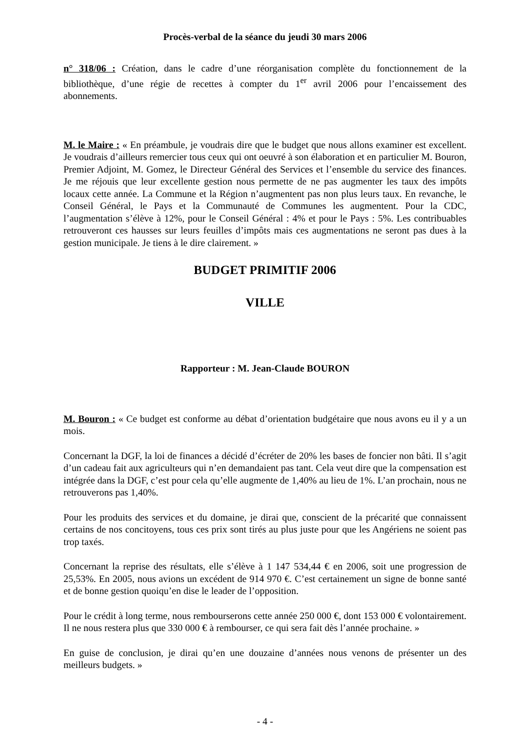Procès-verbal de la séance du jeudi 30 mars 2006
n° 318/06 : Création, dans le cadre d’une réorganisation complète du fonctionnement de la bibliothèque, d’une régie de recettes à compter du 1<sup>er</sup> avril 2006 pour l’encaissement des abonnements.
M. le Maire : « En préambule, je voudrais dire que le budget que nous allons examiner est excellent. Je voudrais d’ailleurs remercier tous ceux qui ont oeuvré à son élaboration et en particulier M. Bouron, Premier Adjoint, M. Gomez, le Directeur Général des Services et l’ensemble du service des finances. Je me réjouis que leur excellente gestion nous permette de ne pas augmenter les taux des impôts locaux cette année. La Commune et la Région n’augmentent pas non plus leurs taux. En revanche, le Conseil Général, le Pays et la Communauté de Communes les augmentent. Pour la CDC, l’augmentation s’élève à 12%, pour le Conseil Général : 4% et pour le Pays : 5%. Les contribuables retrouveront ces hausses sur leurs feuilles d’impôts mais ces augmentations ne seront pas dues à la gestion municipale. Je tiens à le dire clairement. »
BUDGET PRIMITIF 2006
VILLE
Rapporteur : M. Jean-Claude BOURON
M. Bouron : « Ce budget est conforme au débat d’orientation budgétaire que nous avons eu il y a un mois.
Concernant la DGF, la loi de finances a décidé d’écréter de 20% les bases de foncier non bâti. Il s’agit d’un cadeau fait aux agriculteurs qui n’en demandaient pas tant. Cela veut dire que la compensation est intégrée dans la DGF, c’est pour cela qu’elle augmente de 1,40% au lieu de 1%. L’an prochain, nous ne retrouverons pas 1,40%.
Pour les produits des services et du domaine, je dirai que, conscient de la précarité que connaissent certains de nos concitoyens, tous ces prix sont tirés au plus juste pour que les Angériens ne soient pas trop taxés.
Concernant la reprise des résultats, elle s’élève à 1 147 534,44 € en 2006, soit une progression de 25,53%. En 2005, nous avions un excédent de 914 970 €. C’est certainement un signe de bonne santé et de bonne gestion quoiqu’en dise le leader de l’opposition.
Pour le crédit à long terme, nous rembourserons cette année 250 000 €, dont 153 000 € volontairement. Il ne nous restera plus que 330 000 € à rembourser, ce qui sera fait dès l’année prochaine. »
En guise de conclusion, je dirai qu’en une douzaine d’années nous venons de présenter un des meilleurs budgets. »
- 4 -